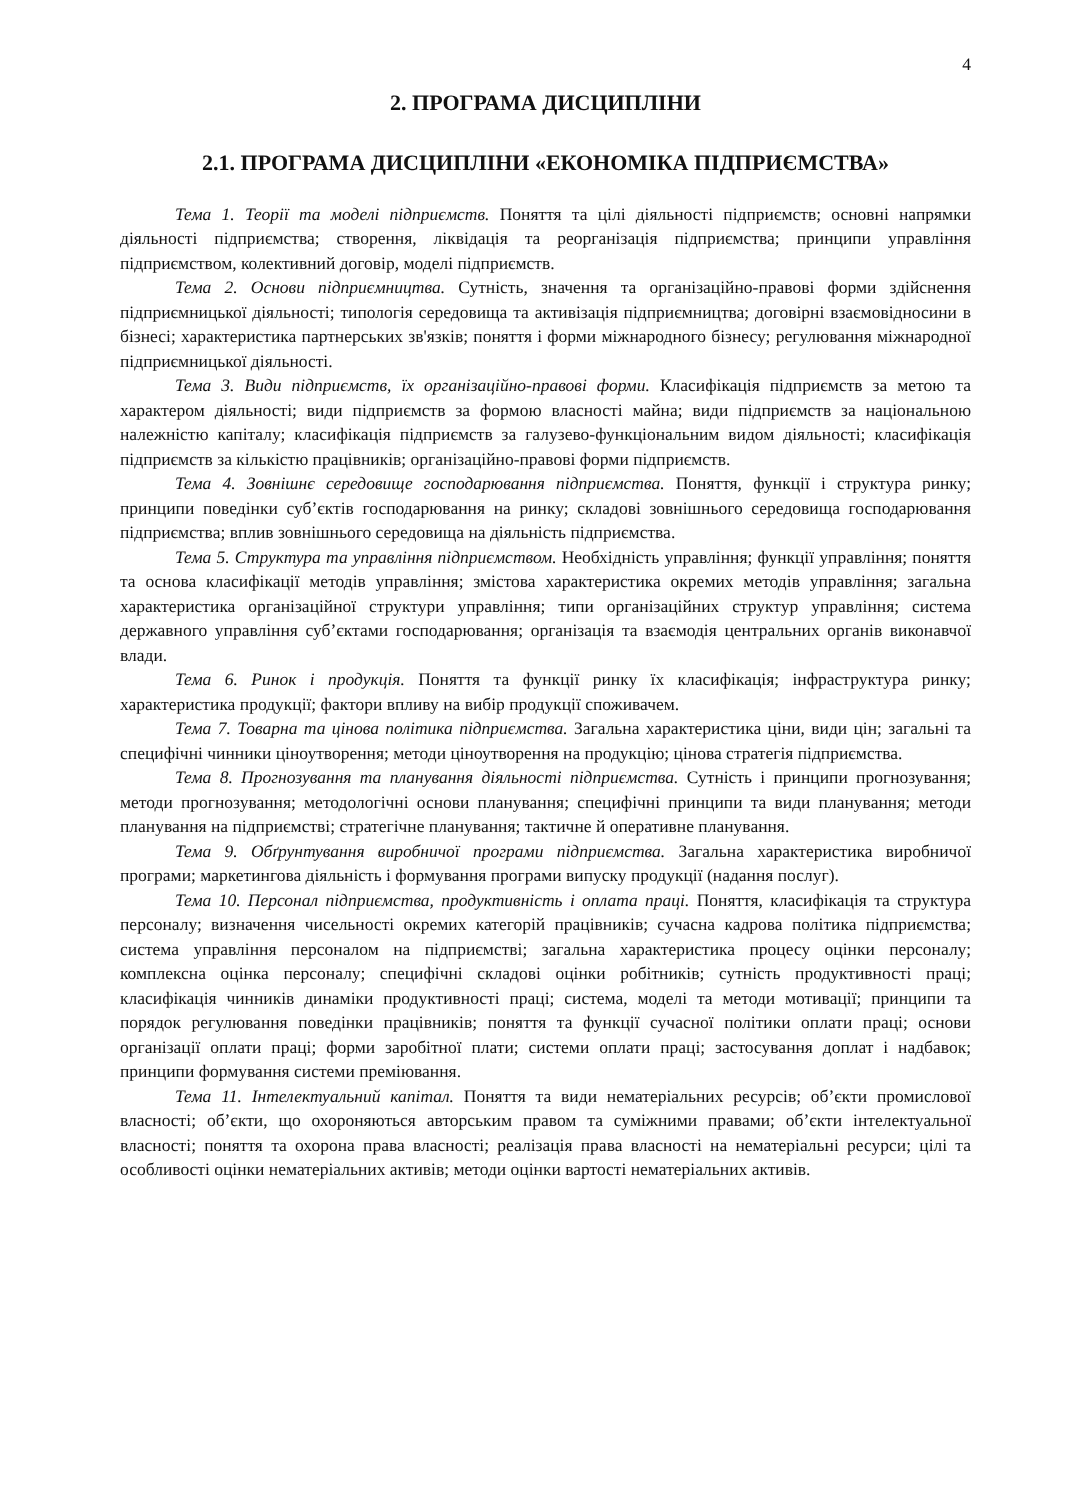4
2. ПРОГРАМА ДИСЦИПЛІНИ
2.1. ПРОГРАМА ДИСЦИПЛІНИ «ЕКОНОМІКА ПІДПРИЄМСТВА»
Тема 1. Теорії та моделі підприємств. Поняття та цілі діяльності підприємств; основні напрямки діяльності підприємства; створення, ліквідація та реорганізація підприємства; принципи управління підприємством, колективний договір, моделі підприємств.
Тема 2. Основи підприємництва. Сутність, значення та організаційно-правові форми здійснення підприємницької діяльності; типологія середовища та активізація підприємництва; договірні взаємовідносини в бізнесі; характеристика партнерських зв'язків; поняття і форми міжнародного бізнесу; регулювання міжнародної підприємницької діяльності.
Тема 3. Види підприємств, їх організаційно-правові форми. Класифікація підприємств за метою та характером діяльності; види підприємств за формою власності майна; види підприємств за національною належністю капіталу; класифікація підприємств за галузево-функціональним видом діяльності; класифікація підприємств за кількістю працівників; організаційно-правові форми підприємств.
Тема 4. Зовнішнє середовище господарювання підприємства. Поняття, функції і структура ринку; принципи поведінки суб’єктів господарювання на ринку; складові зовнішнього середовища господарювання підприємства; вплив зовнішнього середовища на діяльність підприємства.
Тема 5. Структура та управління підприємством. Необхідність управління; функції управління; поняття та основа класифікації методів управління; змістова характеристика окремих методів управління; загальна характеристика організаційної структури управління; типи організаційних структур управління; система державного управління суб’єктами господарювання; організація та взаємодія центральних органів виконавчої влади.
Тема 6. Ринок і продукція. Поняття та функції ринку їх класифікація; інфраструктура ринку; характеристика продукції; фактори впливу на вибір продукції споживачем.
Тема 7. Товарна та цінова політика підприємства. Загальна характеристика ціни, види цін; загальні та специфічні чинники ціноутворення; методи ціноутворення на продукцію; цінова стратегія підприємства.
Тема 8. Прогнозування та планування діяльності підприємства. Сутність і принципи прогнозування; методи прогнозування; методологічні основи планування; специфічні принципи та види планування; методи планування на підприємстві; стратегічне планування; тактичне й оперативне планування.
Тема 9. Обґрунтування виробничої програми підприємства. Загальна характеристика виробничої програми; маркетингова діяльність і формування програми випуску продукції (надання послуг).
Тема 10. Персонал підприємства, продуктивність і оплата праці. Поняття, класифікація та структура персоналу; визначення чисельності окремих категорій працівників; сучасна кадрова політика підприємства; система управління персоналом на підприємстві; загальна характеристика процесу оцінки персоналу; комплексна оцінка персоналу; специфічні складові оцінки робітників; сутність продуктивності праці; класифікація чинників динаміки продуктивності праці; система, моделі та методи мотивації; принципи та порядок регулювання поведінки працівників; поняття та функції сучасної політики оплати праці; основи організації оплати праці; форми заробітної плати; системи оплати праці; застосування доплат і надбавок; принципи формування системи преміювання.
Тема 11. Інтелектуальний капітал. Поняття та види нематеріальних ресурсів; об’єкти промислової власності; об’єкти, що охороняються авторським правом та суміжними правами; об’єкти інтелектуальної власності; поняття та охорона права власності; реалізація права власності на нематеріальні ресурси; цілі та особливості оцінки нематеріальних активів; методи оцінки вартості нематеріальних активів.